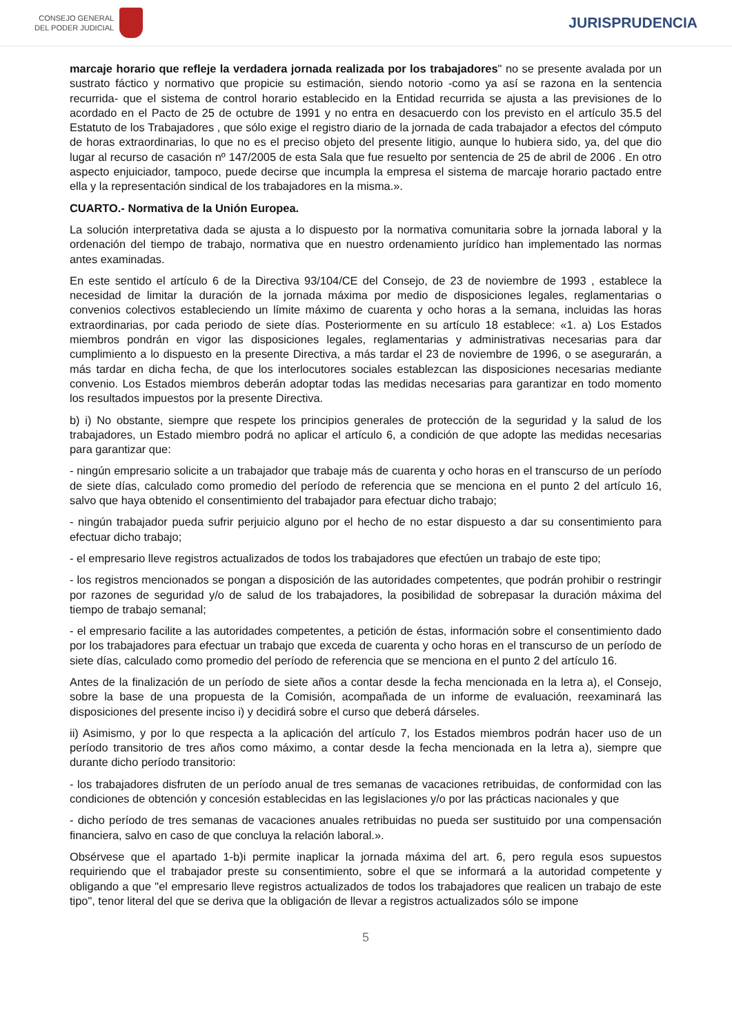CONSEJO GENERAL
DEL PODER JUDICIAL
JURISPRUDENCIA
marcaje horario que refleje la verdadera jornada realizada por los trabajadores" no se presente avalada por un sustrato fáctico y normativo que propicie su estimación, siendo notorio -como ya así se razona en la sentencia recurrida- que el sistema de control horario establecido en la Entidad recurrida se ajusta a las previsiones de lo acordado en el Pacto de 25 de octubre de 1991 y no entra en desacuerdo con los previsto en el artículo 35.5 del Estatuto de los Trabajadores , que sólo exige el registro diario de la jornada de cada trabajador a efectos del cómputo de horas extraordinarias, lo que no es el preciso objeto del presente litigio, aunque lo hubiera sido, ya, del que dio lugar al recurso de casación nº 147/2005 de esta Sala que fue resuelto por sentencia de 25 de abril de 2006 . En otro aspecto enjuiciador, tampoco, puede decirse que incumpla la empresa el sistema de marcaje horario pactado entre ella y la representación sindical de los trabajadores en la misma.».
CUARTO.- Normativa de la Unión Europea.
La solución interpretativa dada se ajusta a lo dispuesto por la normativa comunitaria sobre la jornada laboral y la ordenación del tiempo de trabajo, normativa que en nuestro ordenamiento jurídico han implementado las normas antes examinadas.
En este sentido el artículo 6 de la Directiva 93/104/CE del Consejo, de 23 de noviembre de 1993 , establece la necesidad de limitar la duración de la jornada máxima por medio de disposiciones legales, reglamentarias o convenios colectivos estableciendo un límite máximo de cuarenta y ocho horas a la semana, incluidas las horas extraordinarias, por cada periodo de siete días. Posteriormente en su artículo 18 establece: «1. a) Los Estados miembros pondrán en vigor las disposiciones legales, reglamentarias y administrativas necesarias para dar cumplimiento a lo dispuesto en la presente Directiva, a más tardar el 23 de noviembre de 1996, o se asegurarán, a más tardar en dicha fecha, de que los interlocutores sociales establezcan las disposiciones necesarias mediante convenio. Los Estados miembros deberán adoptar todas las medidas necesarias para garantizar en todo momento los resultados impuestos por la presente Directiva.
b) i) No obstante, siempre que respete los principios generales de protección de la seguridad y la salud de los trabajadores, un Estado miembro podrá no aplicar el artículo 6, a condición de que adopte las medidas necesarias para garantizar que:
- ningún empresario solicite a un trabajador que trabaje más de cuarenta y ocho horas en el transcurso de un período de siete días, calculado como promedio del período de referencia que se menciona en el punto 2 del artículo 16, salvo que haya obtenido el consentimiento del trabajador para efectuar dicho trabajo;
- ningún trabajador pueda sufrir perjuicio alguno por el hecho de no estar dispuesto a dar su consentimiento para efectuar dicho trabajo;
- el empresario lleve registros actualizados de todos los trabajadores que efectúen un trabajo de este tipo;
- los registros mencionados se pongan a disposición de las autoridades competentes, que podrán prohibir o restringir por razones de seguridad y/o de salud de los trabajadores, la posibilidad de sobrepasar la duración máxima del tiempo de trabajo semanal;
- el empresario facilite a las autoridades competentes, a petición de éstas, información sobre el consentimiento dado por los trabajadores para efectuar un trabajo que exceda de cuarenta y ocho horas en el transcurso de un período de siete días, calculado como promedio del período de referencia que se menciona en el punto 2 del artículo 16.
Antes de la finalización de un período de siete años a contar desde la fecha mencionada en la letra a), el Consejo, sobre la base de una propuesta de la Comisión, acompañada de un informe de evaluación, reexaminará las disposiciones del presente inciso i) y decidirá sobre el curso que deberá dárseles.
ii) Asimismo, y por lo que respecta a la aplicación del artículo 7, los Estados miembros podrán hacer uso de un período transitorio de tres años como máximo, a contar desde la fecha mencionada en la letra a), siempre que durante dicho período transitorio:
- los trabajadores disfruten de un período anual de tres semanas de vacaciones retribuidas, de conformidad con las condiciones de obtención y concesión establecidas en las legislaciones y/o por las prácticas nacionales y que
- dicho período de tres semanas de vacaciones anuales retribuidas no pueda ser sustituido por una compensación financiera, salvo en caso de que concluya la relación laboral.».
Obsérvese que el apartado 1-b)i permite inaplicar la jornada máxima del art. 6, pero regula esos supuestos requiriendo que el trabajador preste su consentimiento, sobre el que se informará a la autoridad competente y obligando a que "el empresario lleve registros actualizados de todos los trabajadores que realicen un trabajo de este tipo", tenor literal del que se deriva que la obligación de llevar a registros actualizados sólo se impone
5